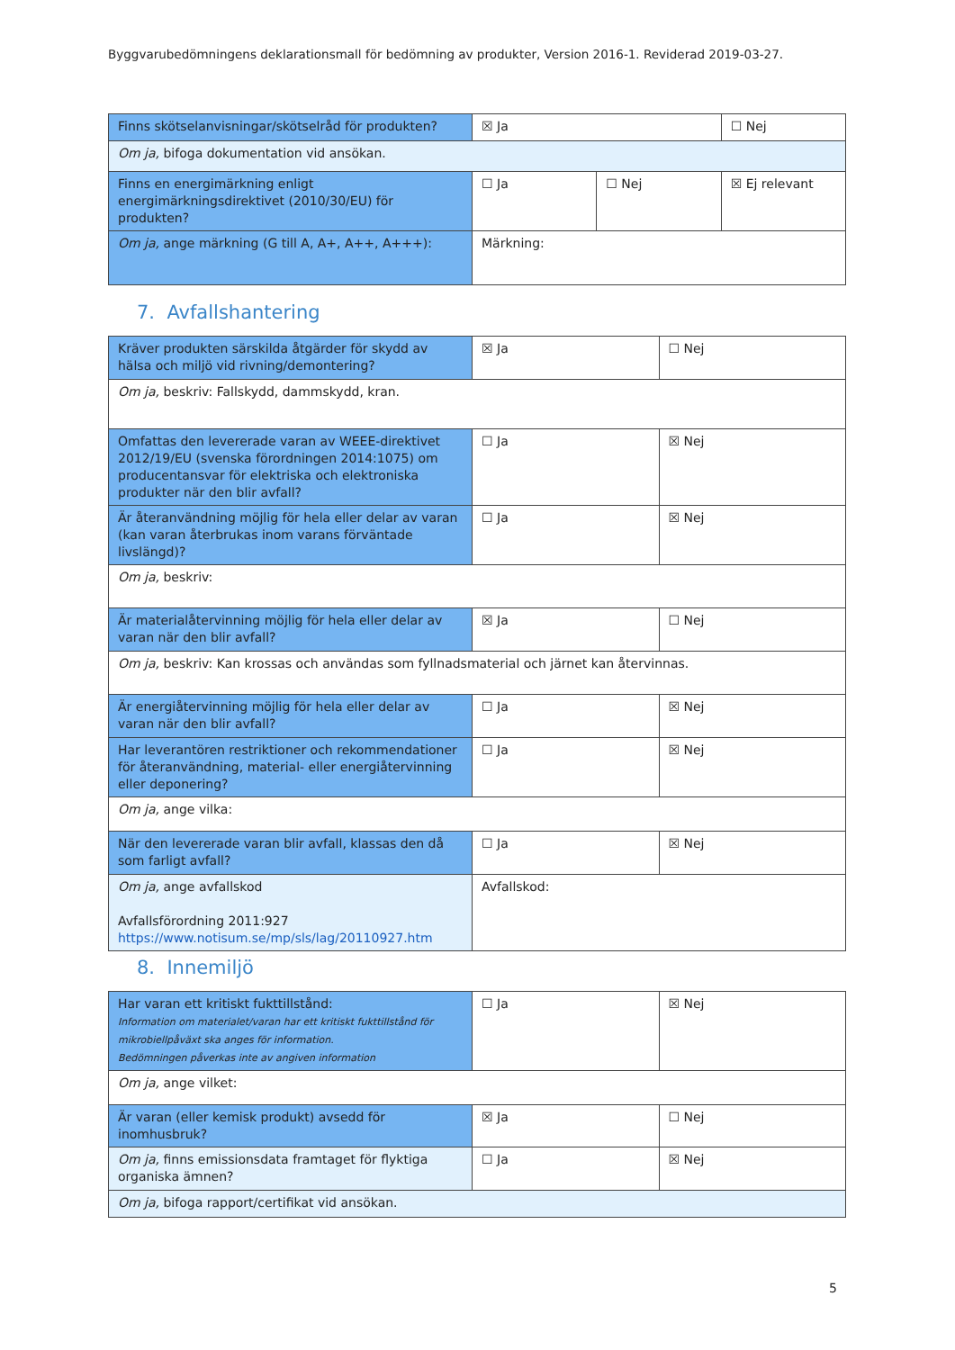Byggvarubedömningens deklarationsmall för bedömning av produkter, Version 2016-1. Reviderad 2019-03-27.
| Finns skötselanvisningar/skötselråd för produkten? | ☒ Ja | | ☐ Nej |
| Om ja, bifoga dokumentation vid ansökan. | | | |
| Finns en energimärkning enligt energimärkningsdirektivet (2010/30/EU) för produkten? | ☐ Ja | ☐ Nej | ☒ Ej relevant |
| Om ja, ange märkning (G till A, A+, A++, A+++): | Märkning: | | |
7. Avfallshantering
| Kräver produkten särskilda åtgärder för skydd av hälsa och miljö vid rivning/demontering? | ☒ Ja | ☐ Nej |
| Om ja, beskriv: Fallskydd, dammskydd, kran. | | |
| Omfattas den levererade varan av WEEE-direktivet 2012/19/EU (svenska förordningen 2014:1075) om producentansvar för elektriska och elektroniska produkter när den blir avfall? | ☐ Ja | ☒ Nej |
| Är återanvändning möjlig för hela eller delar av varan (kan varan återbrukas inom varans förväntade livslängd)? | ☐ Ja | ☒ Nej |
| Om ja, beskriv: | | |
| Är materialåtervinning möjlig för hela eller delar av varan när den blir avfall? | ☒ Ja | ☐ Nej |
| Om ja, beskriv: Kan krossas och användas som fyllnadsmaterial och järnet kan återvinnas. | | |
| Är energiåtervinning möjlig för hela eller delar av varan när den blir avfall? | ☐ Ja | ☒ Nej |
| Har leverantören restriktioner och rekommendationer för återanvändning, material- eller energiåtervinning eller deponering? | ☐ Ja | ☒ Nej |
| Om ja, ange vilka: | | |
| När den levererade varan blir avfall, klassas den då som farligt avfall? | ☐ Ja | ☒ Nej |
| Om ja, ange avfallskod Avfallsförordning 2011:927 https://www.notisum.se/mp/sls/lag/20110927.htm | Avfallskod: | |
8. Innemiljö
| Har varan ett kritiskt fukttillstånd: Information om materialet/varan har ett kritiskt fukttillstånd för mikrobiellpåväxt ska anges för information. Bedömningen påverkas inte av angiven information | ☐ Ja | ☒ Nej |
| Om ja, ange vilket: | | |
| Är varan (eller kemisk produkt) avsedd för inomhusbruk? | ☒ Ja | ☐ Nej |
| Om ja, finns emissionsdata framtaget för flyktiga organiska ämnen? | ☐ Ja | ☒ Nej |
| Om ja, bifoga rapport/certifikat vid ansökan. | | |
5